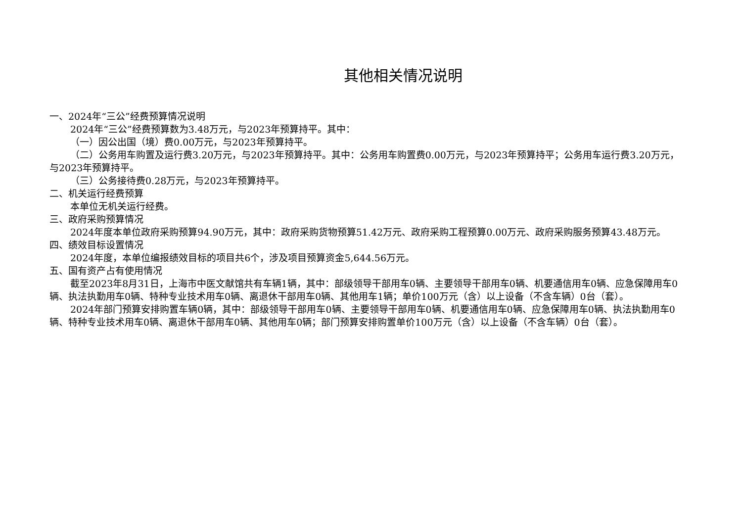其他相关情况说明
一、2024年“三公”经费预算情况说明
2024年“三公”经费预算数为3.48万元，与2023年预算持平。其中：
（一）因公出国（境）费0.00万元，与2023年预算持平。
（二）公务用车购置及运行费3.20万元，与2023年预算持平。其中：公务用车购置费0.00万元，与2023年预算持平；公务用车运行费3.20万元，与2023年预算持平。
（三）公务接待费0.28万元，与2023年预算持平。
二、机关运行经费预算
本单位无机关运行经费。
三、政府采购预算情况
2024年度本单位政府采购预算94.90万元，其中：政府采购货物预算51.42万元、政府采购工程预算0.00万元、政府采购服务预算43.48万元。
四、绩效目标设置情况
2024年度，本单位编报绩效目标的项目共6个，涉及项目预算资金5,644.56万元。
五、国有资产占有使用情况
截至2023年8月31日，上海市中医文献馆共有车辆1辆，其中：部级领导干部用车0辆、主要领导干部用车0辆、机要通信用车0辆、应急保障用车0辆、执法执勤用车0辆、特种专业技术用车0辆、离退休干部用车0辆、其他用车1辆；单价100万元（含）以上设备（不含车辆）0台（套）。
2024年部门预算安排购置车辆0辆，其中：部级领导干部用车0辆、主要领导干部用车0辆、机要通信用车0辆、应急保障用车0辆、执法执勤用车0辆、特种专业技术用车0辆、离退休干部用车0辆、其他用车0辆；部门预算安排购置单价100万元（含）以上设备（不含车辆）0台（套）。